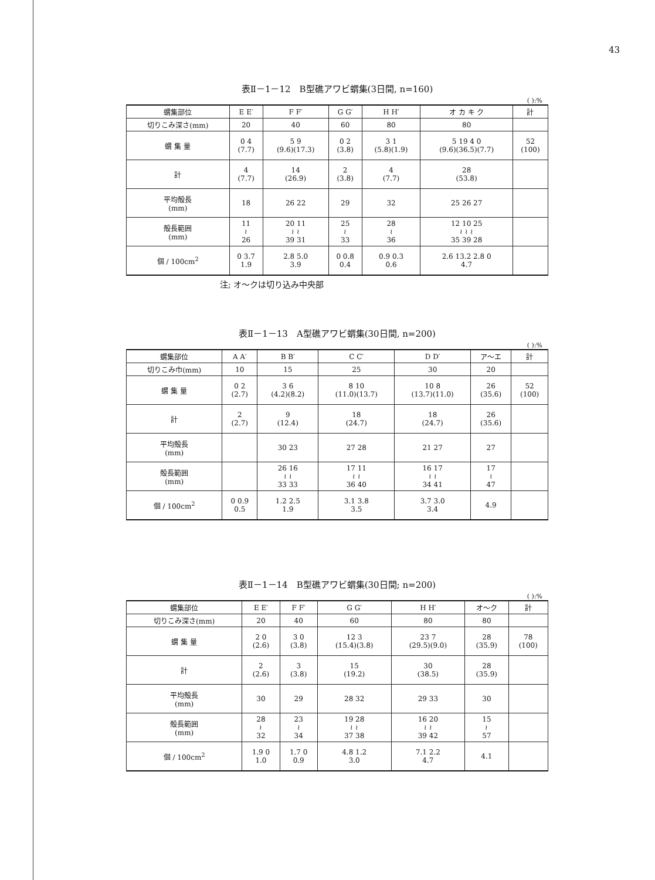43
表Ⅱ－1－12　B型礁アワビ蝟集(3日間, n=160)
( ):%
| 蝟集部位 | E E′ | F F′ | G G′ | H H′ | オ カ キ ク | 計 |
| --- | --- | --- | --- | --- | --- | --- |
| 切りこみ深さ(mm) | 20 | 40 | 60 | 80 | 80 | |
| 蝟 集 量 | 0 4 (7.7) | 5 9 (9.6)(17.3) | 0 2 (3.8) | 3 1 (5.8)(1.9) | 5 19 4 0 (9.6)(36.5)(7.7) | 52 (100) |
| 計 | 4 (7.7) | 14 (26.9) | 2 (3.8) | 4 (7.7) | 28 (53.8) | |
| 平均殻長 (mm) | 18 | 26 22 | 29 | 32 | 25 26 27 | |
| 殻長範囲 (mm) | 11 ≀ 26 | 20 11 ≀ ≀ 39 31 | 25 ≀ 33 | 28 ≀ 36 | 12 10 25 ≀ ≀ ≀ 35 39 28 | |
| 個 / 100cm<sup>2</sup> | 0 3.7 1.9 | 2.8 5.0 3.9 | 0 0.8 0.4 | 0.9 0.3 0.6 | 2.6 13.2 2.8 0 4.7 | |
注; オ～クは切り込み中央部
表Ⅱ－1－13　A型礁アワビ蝟集(30日間, n=200)
( ):%
| 蝟集部位 | A A′ | B B′ | C C′ | D D′ | ア～エ | 計 |
| --- | --- | --- | --- | --- | --- | --- |
| 切りこみ巾(mm) | 10 | 15 | 25 | 30 | 20 | |
| 蝟 集 量 | 0 2 (2.7) | 3 6 (4.2)(8.2) | 8 10 (11.0)(13.7) | 10 8 (13.7)(11.0) | 26 (35.6) | 52 (100) |
| 計 | 2 (2.7) | 9 (12.4) | 18 (24.7) | 18 (24.7) | 26 (35.6) | |
| 平均殻長 (mm) | | 30 23 | 27 28 | 21 27 | 27 | |
| 殻長範囲 (mm) | | 26 16 ≀ ≀ 33 33 | 17 11 ≀ ≀ 36 40 | 16 17 ≀ ≀ 34 41 | 17 ≀ 47 | |
| 個 / 100cm<sup>2</sup> | 0 0.9 0.5 | 1.2 2.5 1.9 | 3.1 3.8 3.5 | 3.7 3.0 3.4 | 4.9 | |
表Ⅱ－1－14　B型礁アワビ蝟集(30日間; n=200)
( ):%
| 蝟集部位 | E E′ | F F′ | G G′ | H H′ | オ～ク | 計 |
| --- | --- | --- | --- | --- | --- | --- |
| 切りこみ深さ(mm) | 20 | 40 | 60 | 80 | 80 | |
| 蝟 集 量 | 2 0 (2.6) | 3 0 (3.8) | 12 3 (15.4)(3.8) | 23 7 (29.5)(9.0) | 28 (35.9) | 78 (100) |
| 計 | 2 (2.6) | 3 (3.8) | 15 (19.2) | 30 (38.5) | 28 (35.9) | |
| 平均殻長 (mm) | 30 | 29 | 28 32 | 29 33 | 30 | |
| 殻長範囲 (mm) | 28 ≀ 32 | 23 ≀ 34 | 19 28 ≀ ≀ 37 38 | 16 20 ≀ ≀ 39 42 | 15 ≀ 57 | |
| 個 / 100cm<sup>2</sup> | 1.9 0 1.0 | 1.7 0 0.9 | 4.8 1.2 3.0 | 7.1 2.2 4.7 | 4.1 | |